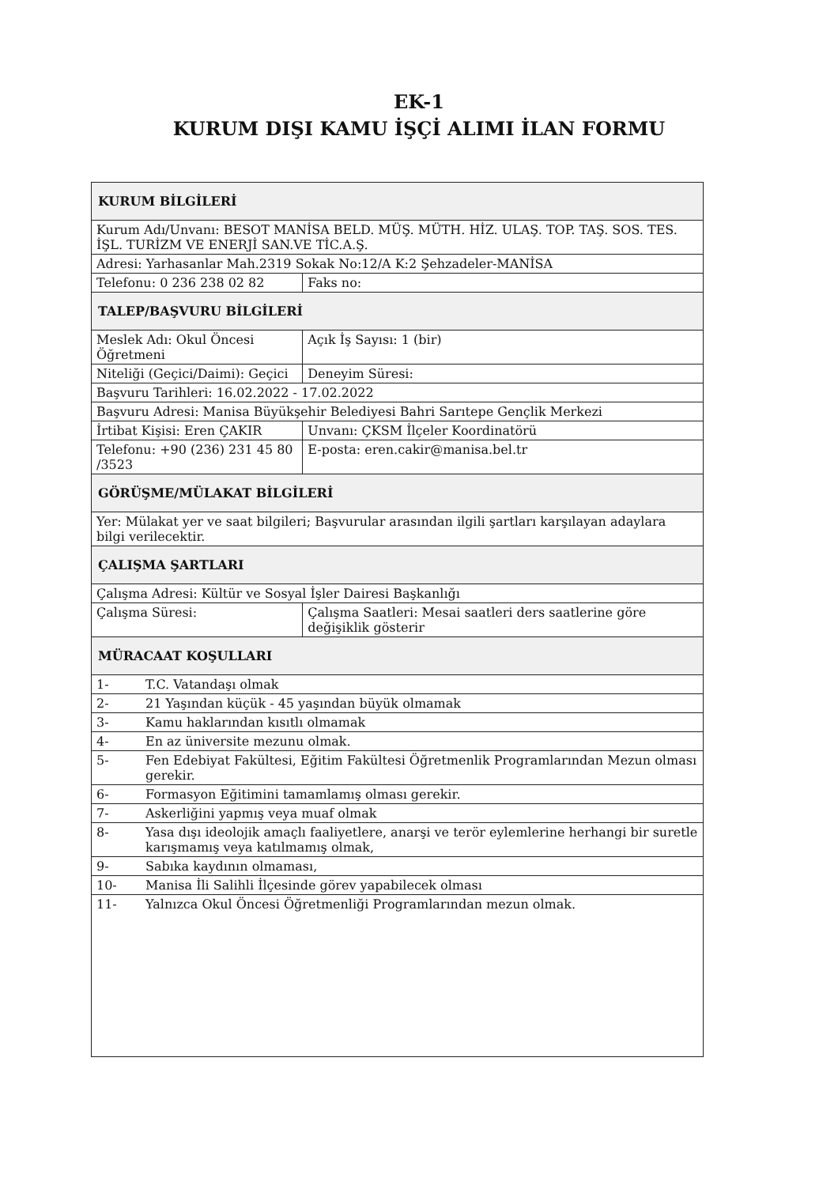EK-1
KURUM DIŞI KAMU İŞÇİ ALIMI İLAN FORMU
| KURUM BİLGİLERİ | | |
| Kurum Adı/Unvanı: BESOT MANİSA BELD. MÜŞ. MÜTH. HİZ. ULAŞ. TOP. TAŞ. SOS. TES. İŞL. TURİZM VE ENERJİ SAN.VE TİC.A.Ş. | | |
| Adresi: Yarhasanlar Mah.2319 Sokak No:12/A K:2 Şehzadeler-MANİSA | | |
| Telefonu: 0 236 238 02 82 | | Faks no: |
| TALEP/BAŞVURU BİLGİLERİ | | |
| Meslek Adı: Okul Öncesi Öğretmeni | | Açık İş Sayısı: 1 (bir) |
| Niteliği (Geçici/Daimi): Geçici | | Deneyim Süresi: |
| Başvuru Tarihleri: 16.02.2022 - 17.02.2022 | | |
| Başvuru Adresi: Manisa Büyükşehir Belediyesi Bahri Sarıtepe Gençlik Merkezi | | |
| İrtibat Kişisi: Eren ÇAKIR | | Unvanı: ÇKSM İlçeler Koordinatörü |
| Telefonu: +90 (236) 231 45 80 /3523 | | E-posta: eren.cakir@manisa.bel.tr |
| GÖRÜŞME/MÜLAKAT BİLGİLERİ | | |
| Yer: Mülakat yer ve saat bilgileri; Başvurular arasından ilgili şartları karşılayan adaylara bilgi verilecektir. | | |
| ÇALIŞMA ŞARTLARI | | |
| Çalışma Adresi: Kültür ve Sosyal İşler Dairesi Başkanlığı | | |
| Çalışma Süresi: | | Çalışma Saatleri: Mesai saatleri ders saatlerine göre değişiklik gösterir |
| MÜRACAAT KOŞULLARI | | |
| 1- | T.C. Vatandaşı olmak | |
| 2- | 21 Yaşından küçük - 45 yaşından büyük olmamak | |
| 3- | Kamu haklarından kısıtlı olmamak | |
| 4- | En az üniversite mezunu olmak. | |
| 5- | Fen Edebiyat Fakültesi, Eğitim Fakültesi Öğretmenlik Programlarından Mezun olması gerekir. | |
| 6- | Formasyon Eğitimini tamamlamış olması gerekir. | |
| 7- | Askerliğini yapmış veya muaf olmak | |
| 8- | Yasa dışı ideolojik amaçlı faaliyetlere, anarşi ve terör eylemlerine herhangi bir suretle karışmamış veya katılmamış olmak, | |
| 9- | Sabıka kaydının olmaması, | |
| 10- | Manisa İli Salihli İlçesinde görev yapabilecek olması | |
| 11- | Yalnızca Okul Öncesi Öğretmenliği Programlarından mezun olmak. | |